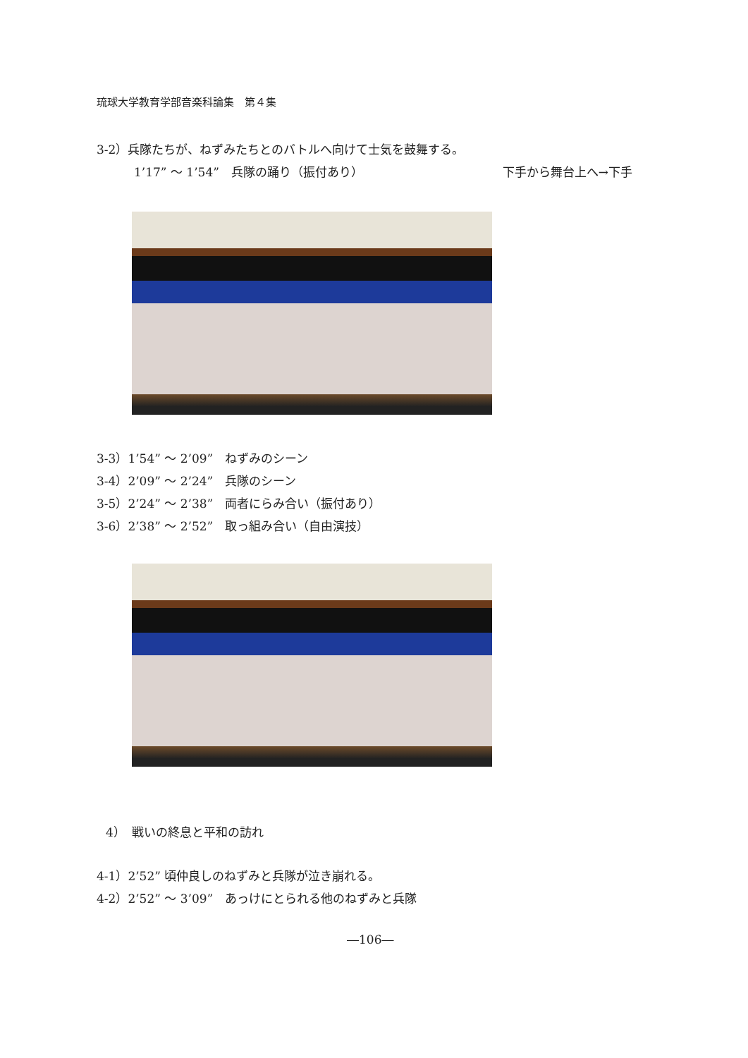琉球大学教育学部音楽科論集　第４集
3-2）兵隊たちが、ねずみたちとのバトルへ向けて士気を鼓舞する。
1’17” ～ 1’54”　兵隊の踊り（振付あり） 下手から舞台上へ→下手
3-3）1’54” ～ 2’09”　ねずみのシーン
3-4）2’09” ～ 2’24”　兵隊のシーン
3-5）2’24” ～ 2’38”　両者にらみ合い（振付あり）
3-6）2’38” ～ 2’52”　取っ組み合い（自由演技）
4）　戦いの終息と平和の訪れ
4-1）2’52” 頃仲良しのねずみと兵隊が泣き崩れる。
4-2）2’52” ～ 3’09”　あっけにとられる他のねずみと兵隊
―106―